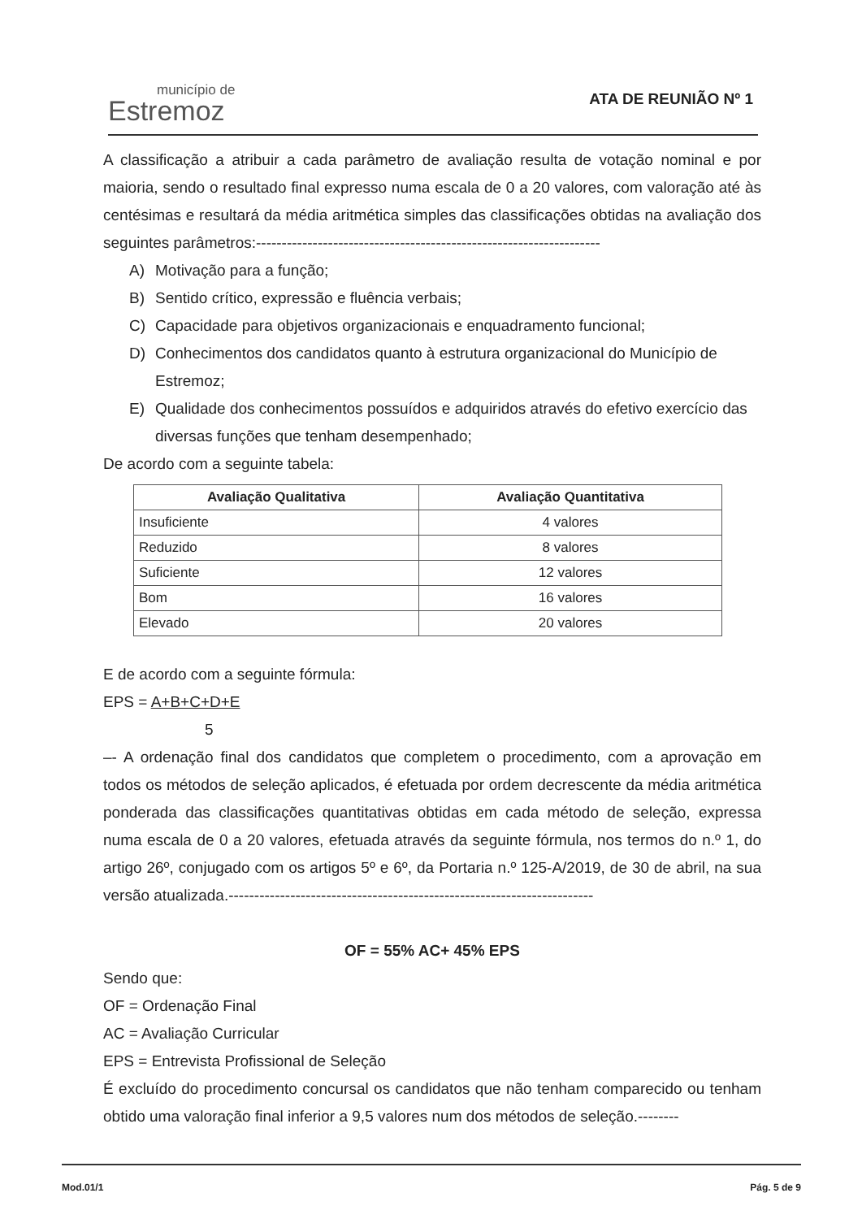município de
Estremoz
ATA DE REUNIÃO Nº 1
A classificação a atribuir a cada parâmetro de avaliação resulta de votação nominal e por maioria, sendo o resultado final expresso numa escala de 0 a 20 valores, com valoração até às centésimas e resultará da média aritmética simples das classificações obtidas na avaliação dos seguintes parâmetros:-------------------------------------------------------------------
A) Motivação para a função;
B) Sentido crítico, expressão e fluência verbais;
C) Capacidade para objetivos organizacionais e enquadramento funcional;
D) Conhecimentos dos candidatos quanto à estrutura organizacional do Município de Estremoz;
E) Qualidade dos conhecimentos possuídos e adquiridos através do efetivo exercício das diversas funções que tenham desempenhado;
De acordo com a seguinte tabela:
| Avaliação Qualitativa | Avaliação Quantitativa |
| --- | --- |
| Insuficiente | 4 valores |
| Reduzido | 8 valores |
| Suficiente | 12 valores |
| Bom | 16 valores |
| Elevado | 20 valores |
E de acordo com a seguinte fórmula:
EPS = A+B+C+D+E
5
–- A ordenação final dos candidatos que completem o procedimento, com a aprovação em todos os métodos de seleção aplicados, é efetuada por ordem decrescente da média aritmética ponderada das classificações quantitativas obtidas em cada método de seleção, expressa numa escala de 0 a 20 valores, efetuada através da seguinte fórmula, nos termos do n.º 1, do artigo 26º, conjugado com os artigos 5º e 6º, da Portaria n.º 125-A/2019, de 30 de abril, na sua versão atualizada.-----------------------------------------------------------------------
OF = 55% AC+ 45% EPS
Sendo que:
OF = Ordenação Final
AC = Avaliação Curricular
EPS = Entrevista Profissional de Seleção
É excluído do procedimento concursal os candidatos que não tenham comparecido ou tenham obtido uma valoração final inferior a 9,5 valores num dos métodos de seleção.--------
Mod.01/1 Pág. 5 de 9